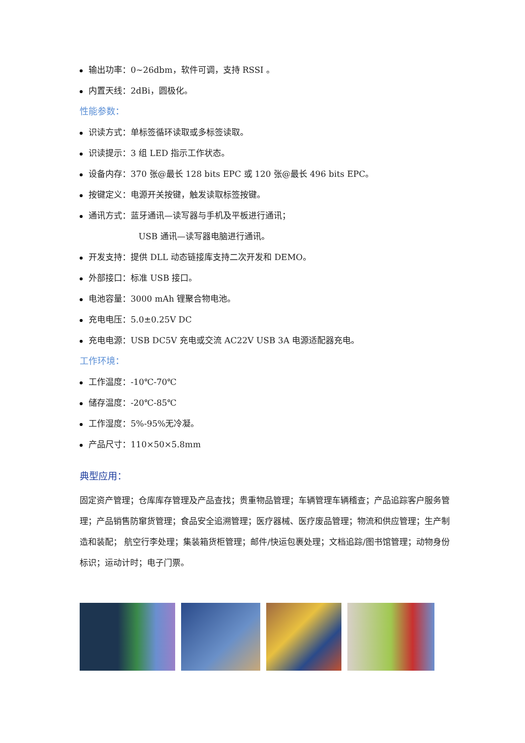输出功率：0~26dbm，软件可调，支持 RSSI 。
内置天线：2dBi，圆极化。
性能参数：
识读方式：单标签循环读取或多标签读取。
识读提示：3 组 LED 指示工作状态。
设备内存：370 张@最长 128 bits EPC 或 120 张@最长 496 bits EPC。
按键定义：电源开关按键，触发读取标签按键。
通讯方式：蓝牙通讯—读写器与手机及平板进行通讯；
USB 通讯—读写器电脑进行通讯。
开发支持：提供 DLL 动态链接库支持二次开发和 DEMO。
外部接口：标准 USB 接口。
电池容量：3000 mAh 锂聚合物电池。
充电电压：5.0±0.25V DC
充电电源：USB DC5V 充电或交流 AC22V USB 3A 电源适配器充电。
工作环境：
工作温度：-10℃-70℃
储存温度：-20℃-85℃
工作湿度：5%-95%无冷凝。
产品尺寸：110×50×5.8mm
典型应用：
固定资产管理；仓库库存管理及产品查找；贵重物品管理；车辆管理车辆稽查；产品追踪客户服务管理；产品销售防窜货管理；食品安全追溯管理；医疗器械、医疗废品管理；物流和供应管理；生产制造和装配； 航空行李处理；集装箱货柜管理；邮件/快运包裹处理；文档追踪/图书馆管理；动物身份标识；运动计时；电子门票。